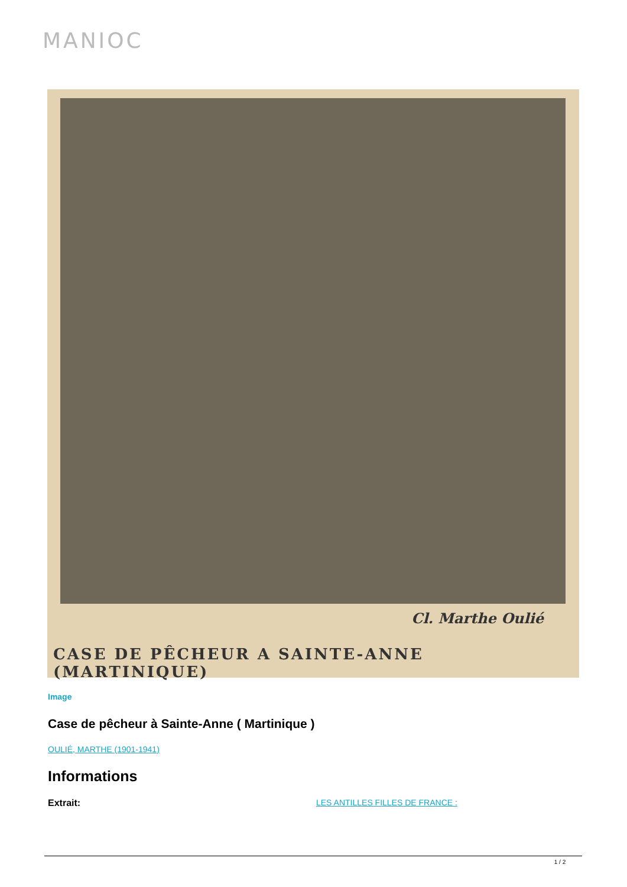MANIOC
Cl. Marthe Oulié
CASE DE PÊCHEUR A SAINTE-ANNE (MARTINIQUE)
Image
Case de pêcheur à Sainte-Anne ( Martinique )
OULIÉ, MARTHE (1901-1941)
Informations
Extrait: LES ANTILLES FILLES DE FRANCE :
1 / 2